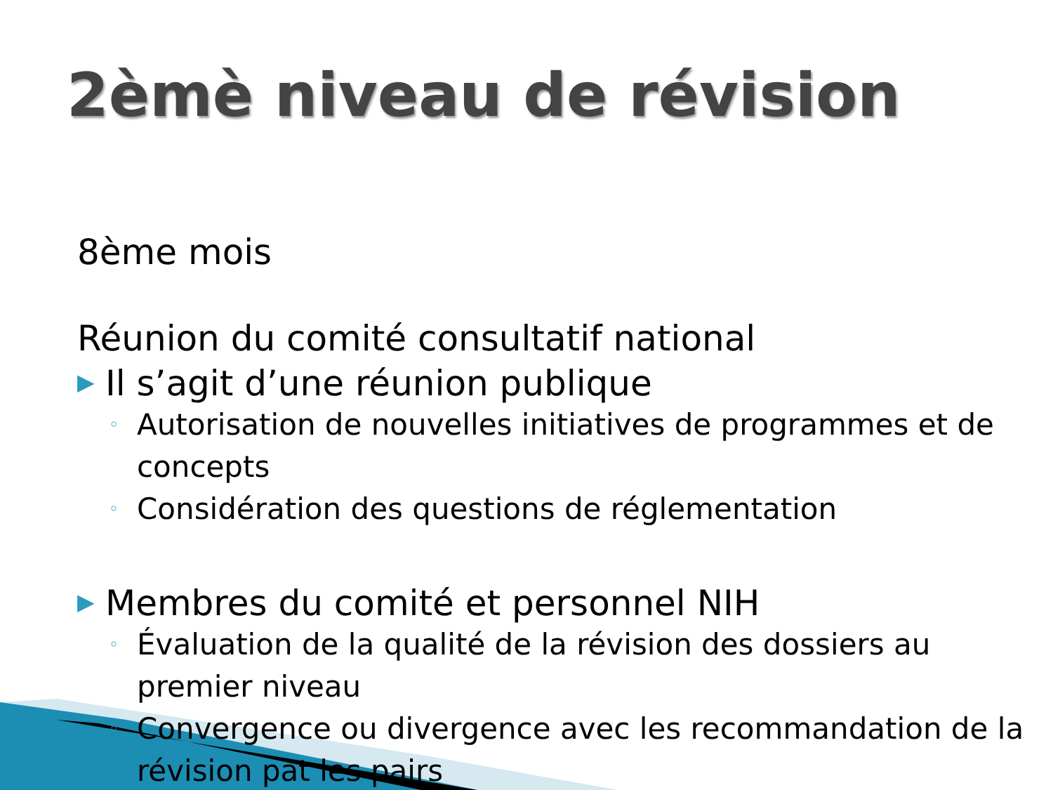2èmè niveau de révision
8ème mois
Réunion du comité consultatif national
▶ Il s’agit d’une réunion publique
◦ Autorisation de nouvelles initiatives de programmes et de concepts
◦ Considération des questions de réglementation
▶ Membres du comité et personnel NIH
◦ Évaluation de la qualité de la révision des dossiers au premier niveau
◦ Convergence ou divergence avec les recommandation de la révision pat les pairs